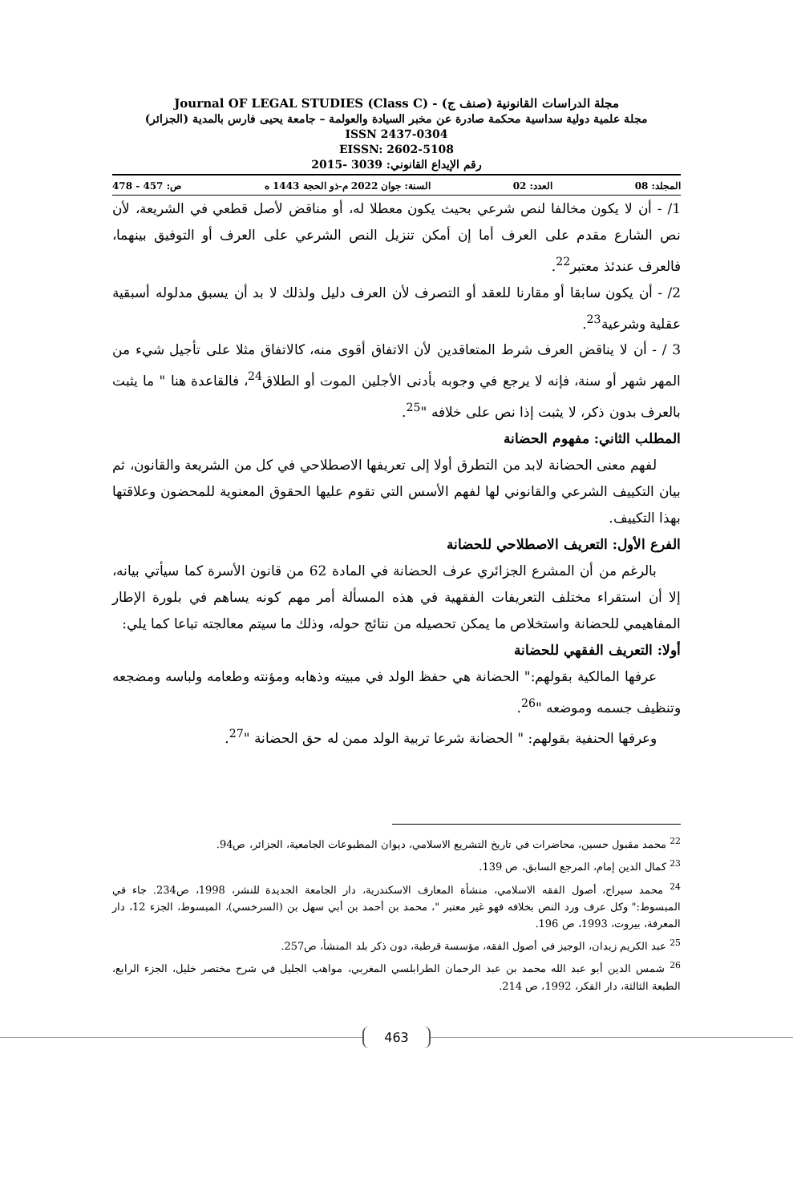مجلة الدراسات القانونية (صنف ج) - Journal OF LEGAL STUDIES (Class C)
مجلة علمية دولية سداسية محكمة صادرة عن مخبر السيادة والعولمة – جامعة يحيى فارس بالمدية (الجزائر)
ISSN 2437-0304
EISSN: 2602-5108
رقم الإيداع القانوني: 3039 -2015
المجلد: 08 العدد: 02 السنة: جوان 2022 م-ذو الحجة 1443 ه ص: 457 - 478
1/ - أن لا يكون مخالفا لنص شرعي بحيث يكون معطلا له، أو مناقض لأصل قطعي في الشريعة، لأن نص الشارع مقدم على العرف أما إن أمكن تنزيل النص الشرعي على العرف أو التوفيق بينهما، فالعرف عندئذ معتبر<sup>22</sup>.
2/ - أن يكون سابقا أو مقارنا للعقد أو التصرف لأن العرف دليل ولذلك لا بد أن يسبق مدلوله أسبقية عقلية وشرعية<sup>23</sup>.
3 / - أن لا يناقض العرف شرط المتعاقدين لأن الاتفاق أقوى منه، كالاتفاق مثلا على تأجيل شيء من المهر شهر أو سنة، فإنه لا يرجع في وجوبه بأدنى الأجلين الموت أو الطلاق<sup>24</sup>، فالقاعدة هنا " ما يثبت بالعرف بدون ذكر، لا يثبت إذا نص على خلافه "<sup>25</sup>.
المطلب الثاني: مفهوم الحضانة
لفهم معنى الحضانة لابد من التطرق أولا إلى تعريفها الاصطلاحي في كل من الشريعة والقانون، ثم بيان التكييف الشرعي والقانوني لها لفهم الأسس التي تقوم عليها الحقوق المعنوية للمحضون وعلاقتها بهذا التكييف.
الفرع الأول: التعريف الاصطلاحي للحضانة
بالرغم من أن المشرع الجزائري عرف الحضانة في المادة 62 من قانون الأسرة كما سيأتي بيانه، إلا أن استقراء مختلف التعريفات الفقهية في هذه المسألة أمر مهم كونه يساهم في بلورة الإطار المفاهيمي للحضانة واستخلاص ما يمكن تحصيله من نتائج حوله، وذلك ما سيتم معالجته تباعا كما يلي:
أولا: التعريف الفقهي للحضانة
عرفها المالكية بقولهم:" الحضانة هي حفظ الولد في مبيته وذهابه ومؤنته وطعامه ولباسه ومضجعه وتنظيف جسمه وموضعه "<sup>26</sup>.
وعرفها الحنفية بقولهم: " الحضانة شرعا تربية الولد ممن له حق الحضانة "<sup>27</sup>.
<sup>22</sup> محمد مقبول حسين، محاضرات في تاريخ التشريع الاسلامي، ديوان المطبوعات الجامعية، الجزائر، ص94.
<sup>23</sup> كمال الدين إمام، المرجع السابق، ص 139.
<sup>24</sup> محمد سيراج، أصول الفقه الاسلامي، منشأة المعارف الاسكندرية، دار الجامعة الجديدة للنشر، 1998، ص234. جاء في المبسوط:" وكل عرف ورد النص بخلافه فهو غير معتبر "، محمد بن أحمد بن أبي سهل بن (السرخسي)، المبسوط، الجزء 12، دار المعرفة، بيروت، 1993، ص 196.
<sup>25</sup> عبد الكريم زيدان، الوجيز في أصول الفقه، مؤسسة قرطبة، دون ذكر بلد المنشأ، ص257.
<sup>26</sup> شمس الدين أبو عبد الله محمد بن عبد الرحمان الطرابلسي المغربي، مواهب الجليل في شرح مختصر خليل، الجزء الرابع، الطبعة الثالثة، دار الفكر، 1992، ص 214.
463